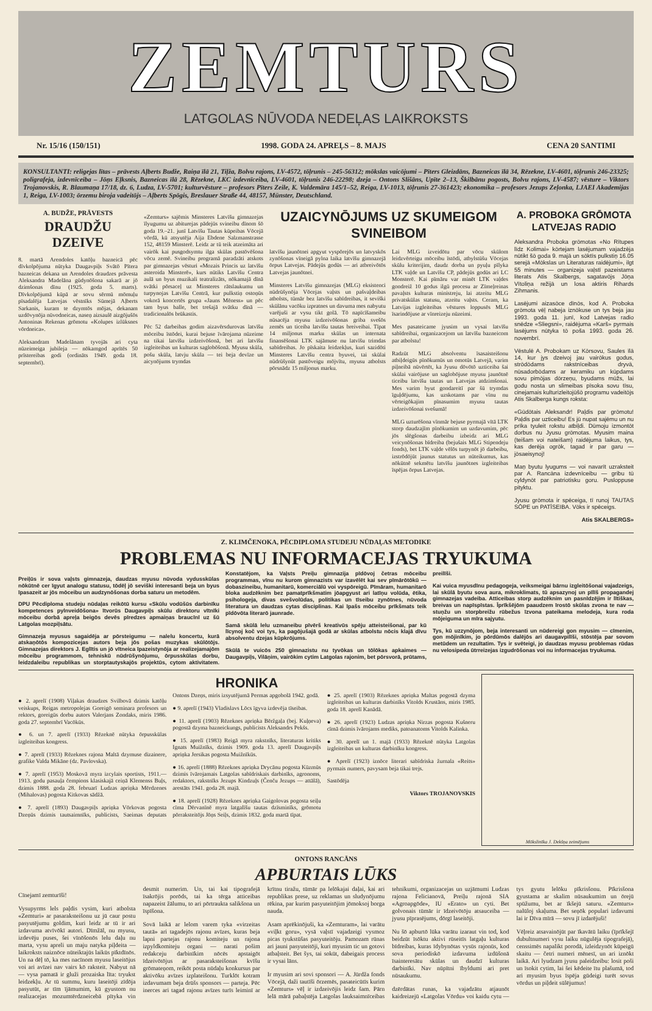ZEMTURS
LATGOLAS NŪVODA NEDEĻAS LAIKROKSTS
Nr. 15/16 (150/151) 1998. GODA 24. APREĻS – 8. MAJS CENA 20 SANTIMI
KONSULTANTI: religejas lītas – prāvests Aļberts Budže, Raiņa īlā 21, Tiļža, Bolvu rajons, LV-4572, tōļrunis – 245-56312; mōkslas vaicōjumi – Pīters Gleizdāns, Bazneicas īlā 34, Rēzekne, LV-4601, tōļrunis 246-23325; poligrafeja, izdevnīceiba – Jōņs Eļksnis, Bazneicas īlā 28, Rēzekne, LKC izdevnīceiba, LV-4601, tōļrunis 246-22298; dzeja – Ontons Slišāns, Upīte 2–13, Škilbānu pogosts, Bolvu rajons, LV-4587; vēsture – Viktors Trojanovskis, R. Blaumaņa 17/18, dz. 6, Ludza, LV-5701; kulturvēsture – profesors Pīters Zeile, K. Valdemāra 145/1–52, Reiga, LV-1013, tōļrunis 27-361423; ekonomika – profesors Jezups Zeļonka, LJAEI Akademijas 1, Reiga, LV-1003; ōrzemu biroja vadeitōjs – Aļberts Spōgis, Breslauer Straße 44, 48157, Münster, Deutschland.
A. BUDŽE, PRĀVESTS
DRAUDŽU DZEIVE
8. martā Arendoles katōļu bazneicā pēc dīvkolpōjuma nūtyka Daugavpiļs Svātō Pītera bazneicas dekana un Arendoles draudzes prāvesta Aleksandra Madelāna gūdynōšona sakarā ar jō dzimšonas dīnu (1925. goda 5. marts). Dīvkolpōjumā kūpā ar sovu sērmū mōmuļu pīsadalēja Latvejas vēstnīks Sūmejā Aļberts Sarkanis, kuram te dzymtōs mōjas, dekanam uzdōvynōja nūvodneicas, naseņ aizsaulē aizgōjušōs Antoninas Rekenas grōmotu «Kolupes izlūksnes vōrdneica».
Aleksandram Madelānam tyvojās ari cyta nūzeimeiga jubileja — nōkamgod aprītēs 50 prīstereibas godi (ordināts 1949. goda 18. septembrī).
«Zemturs» sajēmis Minsteres Latvīšu gimnazejas īlyugumu uz abiturejas pādejūs svineibu dīnom šō goda 19.–21. junī Latvīšu Tautas kūpeibas Vōcejā vōrdā, kū atsyutēja Aija Ebdene Salzmanstrasse 152, 48159 Minsterē. Leidz ar tū teik atzeimāta ari vairōk kai pusgodsymtu ilga skūlas pastōvēšona vōcu zemē. Svineibu programā paradzāti atskots par gimnazejas vēsturi «Mozais Princis uz latvīšu asteroida Minsterē», kurs nūtiks Latvīšu Centra aulā un byus muzikali teatralizāts, nōkamajā dīnā svātki pōrsaceļ uz Minsteres rātslaukumu un turpynojas Latvīšu Centrā, kur pulkstiņ ostoņūs vokorā koncertēs grupa «Jauns Mēness» un pēc tam byus balle, bet trešajā svātku dīnā — tradicionalōs brūkastis.
Pēc 52 darbeibas godim aizavērsdurovas latvīšu mōceibu īstōdei, kurai bejuse īvārojama nūzeime na tikai latvīšu izdzeivōšonā, bet ari latvīšu izgleiteibas un kulturas saglobōšonā. Myusu skūla, pošu skūla, latvju skūla — tei beja devīze un aicynōjums trymdas
UZAICYNŌJUMS UZ SKUMEIGOM SVINEIBOM
latvīšu jaunōtnei apgyut vyspōrejōs un latvyskōs zynōšonas vīneigā pylna laika latvīšu gimnazejā ōrpus Latvejas. Pādejūs godūs — ari atbreivōtōs Latvejas jaunōtnei.
Minsteres Latvīšu gimnazejas (MLG) eksistenci nūdrūšynōja Vōcejas vaļsts un pašvaļdeibas atbolsts, tūmār bez latvīšu sabīdreibas, it seviški skūlānu vacōku izpratnes un davuma mes nabyutu varējuši ar vysu tikt golā. Tō napīcīšameibu nūsacēja myusu izdzeivōšonas griba svešōs zemēs un ticeiba latvīšu tautas breiveibai. Tīpat 14 miljonus marku skūlas un internata finansēšonai LTK sajāmuse nu latvīšu trimdas sabīdreibas. Jo pīskaita leidzekļus, kuri sazidōti Minsteres Latvīšu centra byuvei, tai skūlai nūdrūšynūt pastōveigu mōjvītu, myusu atbolsts pōrsnādz 15 miljonus marku.
Lai MLG izveidōtu par vōcu skūlom leidzvērteigu mōceibu īstōdi, atbylstūšu Vōcejas skūlu kriterijim, daudz dorba un pyuļu pīlyka LTK vaļde un Latvīšu CP, pādejūs godūs ari LC Monsterē. Kai pīmāru var minēt LTK vaļdes gondreiž 10 godus ilgū procesu ar Zīmeļreinas pavaļsts kulturas ministreju, lai atzeitu MLG privatskūlas statusu, atzeitu vaļsts. Ceram, ka Latvijas izgleiteibas vēstures loppusēs MLG īsarindōjuse ar vīnreizeju nūzeimi.
Mes pasateicame jyusim un vysai latvīšu sabīdreibai, organizacejom un latvīšu bazneicom par atbolstu!
Radzūt MLG absolventu īsasaisteišonu atbiļdeigūs pīnōkumūs un omotūs Latvejā, varim piļneibā nūvērtēt, ka Jyusu dōvōtō uzticeiba šai skūlai vairōjuse un saglobōjuse myusu jaunōtnē ticeibu latvīšu tautas un Latvejas atdzimšonai. Mes varim byut gondareitī par šū trymdas īguļdējumu, kas uzskotams par vīnu nu vērteigōkajim pīnasumim myusu tautas izdzeivōšonai svešumā!
MLG uzturēšona vīnmār bejuse pyrmajā vītā LTK storp daudzajīm pīnōkumim un uzdavumim, pēc jōs slēgšonas darbeibu izbeidz ari MLG veicynōšonas bīdreiba (bejušais MLG Stipendeju fonds), bet LTK vaļde vēlōs turpynōt jō darbeibu, izstrōdōjūt jaunus statutus un nūteikumus, kas nōkūtnē sekmētu latvīšu jaunōtnes izgleiteibas īspējas ōrpus Latvejas.
A. PROBOKA GRŌMOTA LATVEJAS RADIO
Aleksandra Proboka grōmotas «No Rītupes līdz Kolimai» kōrtejam lasējumam vajadzēja nūtikt šō goda 9. majā un sōktīs pulkstiņ 16.05 serejā «Mōkslas un Literaturas raidējumi», ilgt 55 minutes — organizeja vaļstī pazeistams literats Atis Skalbergs, sagatavōjs Jōņa Vītoliņa režijā un losa aktiris Rihards Zihmanis.
Lasējumi aizasōce dīnōs, kod A. Proboka grōmota vēļ nabeja iznōkuse un tys beja jau 1993. goda 11. junī, kod Latvejas radio snēdze «Sliegsni», raidējuma «Karš» pyrmais lasējums nūtyka tō poša 1993. goda 26. novembrī.
Vēstulē A. Probokam uz Kōrsovu, Saules īlā 14, kur jys dzeivoj jau vairōkus godus, strōdōdams rakstnīceibas dryvā, nūsadorbōdams ar keramiku un kūpdams sovu pimōjas dōrzeņu, byudams mūžs, lai godu nosta un slimeibas pīsoka sovu tīsu, cinejamais kulturizleitojūšō programu vadeitōjs Atis Skalberga kungs roksta:
«Gūdōtais Aleksandr! Paļdis par grōmotu! Paļdis par uzticeibu! Es jū nupat sajēmu un nu prīka tyuleit rokstu atbiļdi. Dūmoju izmontōt dorbus nu Jyusu grōmotas. Myusim maina (teišam voi nateišam) raidējuma laikus, tys, kas derēja ogrōk, tagad ir par garu — jōsaeisynoj!
Maņ byutu lyugums — voi navarīt uzraksteit par A. Rancāna izdevnīceibu — gribu tū cyldynōt par patriotisku goru. Pusloppuse pityktu.
Jyusu grōmota ir spēceiga, tī runoj TAUTAS SŌPE un PATĪSEIBA. Vōks ir spēceigs.
Atis SKALBERGS»
Z. KLIMČENOKA, PĒCDIPLOMA STUDEJU NŪDAĻAS METODIKE
PROBLEMAS NU INFORMACEJAS TRYUKUMA
Preiļūs ir sova vaļsts gimnazeja, daudzas myusu nūvoda vydusskūlas nōkūtnē cer īgyut analogu statusu, tōdēļ jō seviški interesanti beja un byus īpasazeit ar jōs mōceibu un audzynōšonas dorba saturu un metodēm.
DPU Pēcdiploma studeju nūdaļas reikōtū kursu «Skūlu vodūšūs darbinīku kompetences pylnveidōšona» ītvorūs Daugavpiļs skūlu direktoru vītnīki mōceibu dorbā apreļa beigōs devēs pīredzes apmaiņas braucīnī uz šū Latgolas mozpiļsātu.
Gimnazeja myusus sagaidēja ar pōrsteigumu — nalelu koncertu, kurā atskaņōtōs kompozicejas autors beja jōs pošas muzykas skūlōtōjs. Gimnazejas direktors J. Eglītis un jō vītneica īpazeistynōja ar realizejamajōm mōceibu programmom, tehniskū nūdrūšynōjumu, ōrpusskūlas dorbu, leidzdaleibu republikas un storptautyskajōs projektūs, cytom aktivitatem. Konstatējom, ka Vaļsts Preiļu gimnazija pīdōvoj četras mōceibu programmas, vīnu nu kurom gimnazists var izavēlēt kai sev pīmārōtōkū — dobaszineibu, humanitarū, komerciālū voi vyspōreigū. Pīmāram, humanitarō bloka audzēknim bez pamatprīkšmatim jōapgyust ari latīņu volūda, ētika, psihologeja, divas svešvolūdas, politikas un tīseibu zynōtnes, nūvoda literatura un daudzas cytas disciplinas. Kai īpašs mōceibu prīkšmats teik pīdōvōta literarō jaunrade.
Samā skūlā lelu uzmaneibu pīvērš kreativūs spēju atteisteišonai, par kū līcynoj koč voi tys, ka pagōjušajā godā ar skūlas atbolstu nōcis klajā dīvu absolventu dzejas kūpkrōjums.
Skūlā te vuicōs 250 gimnazistu nu tyvōkas un tōlōkas apkaimes — Daugavpiļs, Vilāņim, vairōkim cytim Latgolas rajonim, bet pōrsvorā, prūtams, preilīši.
Kai vuica myusdīnu pedagogeja, veiksmeigai bārnu izgleitōšonai vajadzeigs, lai skūlā byutu sova aura, mikroklimats, tū apsazynoj un pīlīš propagandej gimnazejas vadeiba. Atticeibas storp audzēknim un pasnīdzējim ir lītiškas, breivas un napīspīstas. Īprīkšējōm paaudzem īrostō skūlas zvona te nav — stuņžu un storpbreižu rūbežus īzvona pateikama melodeja, kura roda mōjeiguma un mīra sajyutu.
Tys, kū uzzynōjom, beja interesanti un nūdereigi gon myusim — cīmenim, gon mōjinīkim, jo pōrdūmōs dalējōs ari daugavpilīši, stōstēja par sovom metūdem un rezultatim. Tys ir svēteigi, jo daudzas myusu problemas rūdas nu velosipeda ūtrreizejas izgudrōšonas voi nu informacejas tryukuma.
HRONIKA
● 2. aprelī (1908) Viļakas draudzes Svilbovā dzimis katōļu veiskups, Reigas metropolejas Goreigō seminara profesors un rektors, goreigūs dorbu autors Valerjans Zondaks, miris 1986. goda 27. septembrī Vacōkūs.
● 6. un 7. aprelī (1933) Rēzeknē nūtyka ōrpusskūlas izgleiteibas kongress.
● 7. aprelī (1933) Rēzeknes rajona Maltā dzymuse dizainere, grafike Valda Mikāne (dz. Pavlovska).
● 7. aprelī (1953) Moskovā myra izcylais sportists, 1911.—1913. godu pasauļa čempions klasiskajā ceiņā Klemenss Buļs, dzimis 1888. goda 28. februarī Ludzas apriņka Mērdzenes (Mihalovas) pogosta Kitkovas sādžā.
● 7. aprelī (1893) Daugavpiļs apriņka Vōrkovas pogosta Dzeņūs dzimis tautsaimnīks, publicists, Saeimas deputats Ontons Dzeņs, miris izsyutējumā Permas apgobolā 1942. godā.
● 9. aprelī (1943) Vladislavs Lōcs īgyva izdevēja tīseibas.
● 11. aprelī (1903) Rēzeknes apriņka Bēržgaļa (bej. Kuļņeva) pogostā dzyma bazneickungs, publicists Aleksandrs Pekšs.
● 15. aprelī (1983) Reigā myra rakstnīks, literaturas kritiks Ignats Muižnīks, dzimis 1909. goda 13. aprelī Daugavpiļs apriņka Jersikas pogosta Muižnīkūs.
● 16. aprelī (1888) Rēzeknes apriņka Drycānu pogosta Kūzmūs dzimis īvārojamais Latgolas sabīdriskais darbinīks, agronoms, redaktors, rakstnīks Jezups Kindzuļs (Čenču Jezups — attālā), arestāts 1941. goda 28. majā.
● 18. aprelī (1928) Rēzeknes apriņka Gaigolovas pogosta seiļu cīma Dērvanīnē myra latgalīšu tautas dzīsminīks, grōmotu pōrraksteitōjs Jōņs Seiļs, dzimis 1832. goda martā tīpat.
● 25. aprelī (1903) Rēzeknes apriņka Maltas pogostā dzyma izgleiteibas un kulturas darbinīks Vitolds Krustāns, miris 1985. goda 18. aprelī Kanādā.
● 26. aprelī (1923) Ludzas apriņka Nirzas pogosta Kušneru cīmā dzimis īvārojams mediks, patoanatoms Vitolds Kalinka.
● 30. aprelī un 1. majā (1933) Rēzeknē nūtyka Latgolas izgleiteibas un kulturas darbinīku kongress.
● Aprelī (1923) iznōce literari sabīdriska žurnala «Reits» pyrmais numers, pavysam beja tikai trejs.
Sastōdēja
Viktors TROJANOVSKIS
Mōkslinīka J. Dekšņa zeimējums
ONTONS RANCĀNS
APBURTAIS LŪKS
Cīnejamī zemturīši!
Vysupyrms lels paļdis vysim, kuri atbolsta «Zemturi» ar pasaraksteišonu uz jū caur postu pasyutējumu goldim, kuri leidz ar tū ir ari izdavuma atvīvōkī autori. Dīmžāl, nu myusu, izdevēju puses, šei vīnōšonōs lelu daļu nu marta, vysu apreli un maju natyka piļdeita — laikroksts naiznōce nūteiktajūs laikūs pīktdīnōs. Un na dēļ tō, ka mes nacīnom myusu laseitōjus voi ari avīzei nav vairs kō raksteit. Nabyut nā — vysa pamatā ir gluži prozaiska līta: tryukst leidzekļu. Ar tū summu, kuru laseitōji zīdōja pasyutūt, ar tīm ījāmumim, kū gyustom nu realizacejas mozumtērdzneicebā pītyka vin desmit numerim. Un, tai kai tipografejā īsakrōjis porōds, tai ka tērga atticeibas napazeist žālumu, to ari pōrtraukta salikšona un īspīšona.
Sovā laikā ar lelom varem tyka «virzeitas tautā» ari tagadejōs rajonu avīzes, kuras beja lapni partejas rajonu komiteju un rajona izpyldkomiteju organi — narati pošim redakceju darbinīkim nōcēs apstaigōt īdzeivōtōjus ar pasaraksteišonas kvīšu grōmateņom, reikōt posta nūdaļu konkursus par aktivōku avīzes izplateišonu. Turklōt kotram izdavumam beja drūšs sponsors — parteja. Pēc inerces ari tagad rajonu avīzes turīs leiminī ar krītnu tiražu, tūmār pa lelōkajai daļai, kai ari republikas prese, uz reklamas un sludynōjumu rēkina, par kurim pasyuteitōjim jōmoksoj borga nauda.
Asam aprēkinōjuši, ka «Zemturam», lai varātu «viļkt goru», vysā vaļstī vajadzeigi vysmoz picas tyukstūšas pasyuteitōju. Pamozam rūnas ari jauni pasyuteitōji, kuri myusim tic un gotovi atbaļsteit. Bet šys, tai sokūt, dabeigais process ir vysai lāns.
Ir myusim ari sovi sponsori — A. Jūrdža fonds Vōcejā, daži tautīši ōrzemēs, pasateicūtīs kurim «Zemturs» vēļ ir izdzeivōjis leidz šam. Pārn lelā mārā pabaļstēja Latgolas lauksaimnīceibas tehnikumi, organizacejas un uzjāmumi Ludzas rajona Felicianovā, Preiļu rajonā SIA «Agroapgōde», IU «Erato» un cyti. Bet golvonais tūmār ir īdzeivōtōju atsauceiba — jyusu pīprasējums, dōrgī laseitōji.
Nu šō apburtō lūka varātu izaraut vin tod, kod beidzūt īsōktu aktivi rūseitīs latgaļu kulturas bīdreibas, kuras īdybynōtas vysūs rajonūs, kod sova periodiskō izdavuma izdūšonā īsainteresātu skūlas un daudzī kulturas darbinīki. Nav nūpītni ībyldumi ari pret nūsaukumu.
dzērdātas runas, ka vajadzātu atjaunōt kaidreizejū «Latgolas Vōrdu» voi kaidu cytu — tys gyutu lelōku pīkrisšonu. Pīkrisšona gyustama ar skalim nūsaukumim un ōrejū spūžumu, bet ar īkšejū saturu. «Zemturs» nalūloj skaļuma. Bet seņōk populari izdavumi lai ir Dīva mīrā — sovu jī izdarējuši!
Vēļreiz atsavainōjūt par īkavātū laiku (īprīkšejī dubultnumeri vysu laiku nūgulēja tipografejā), censsimēs napalikt porodā, izleidzynōt kūpeigū skaitu — četri numeri mēnesī, un ari iznōkt laikā. Ari lyudzam jyusu paleidzeibu: losit poši un īsokit cytim, lai šei kēdeite ītu plašumā, tod ari myusim byus īspēja gūdeigi turēt sovus vōrdus un piļdeit sūlējumus!